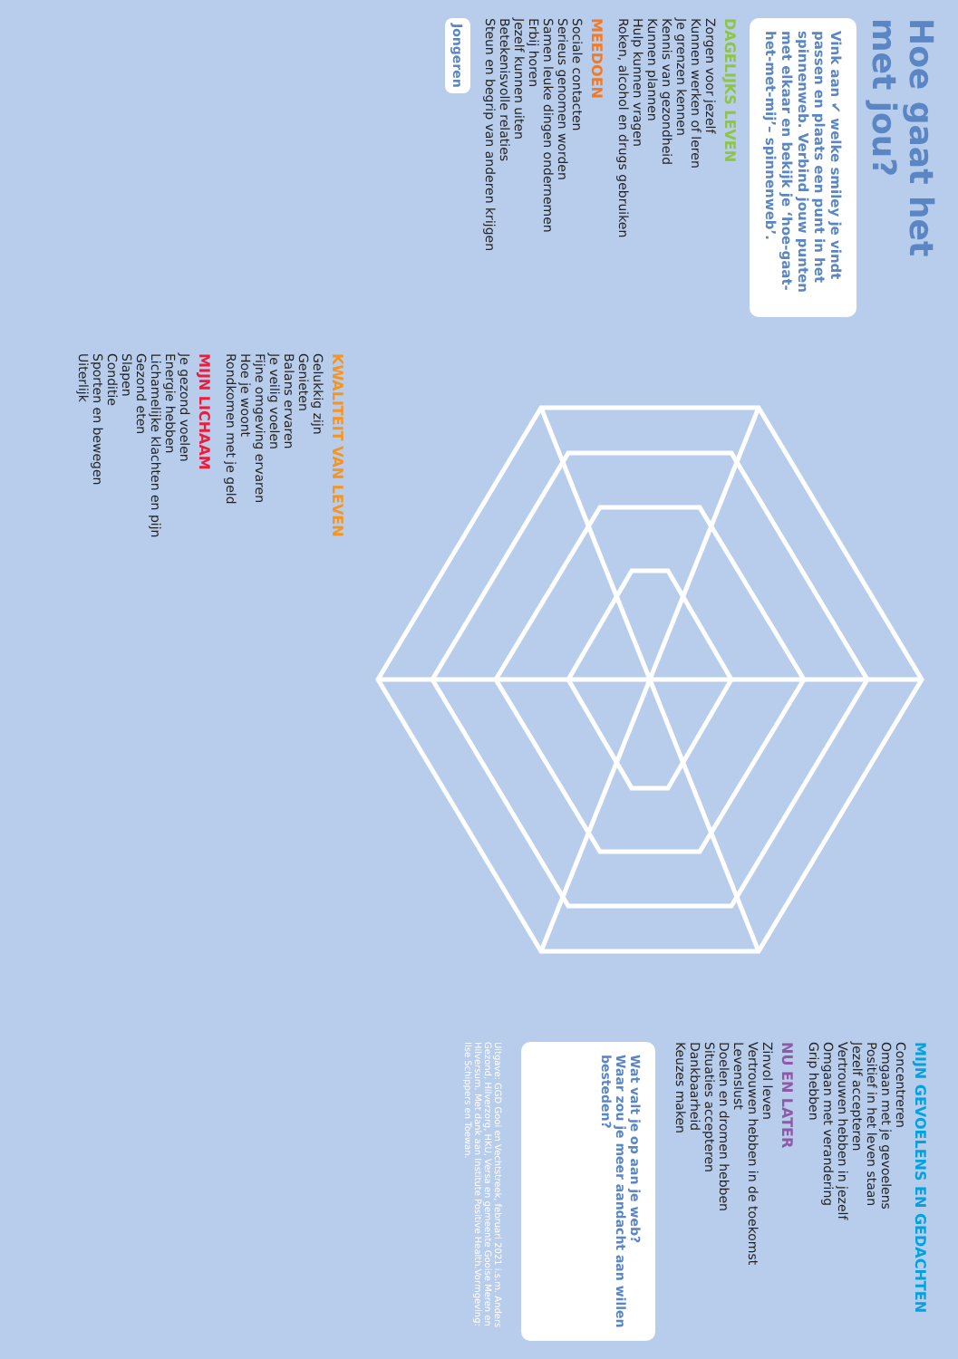Hoe gaat het met jou?
Vink aan ✔ welke smiley je vindt passen en plaats een punt in het spinnenweb. Verbind jouw punten met elkaar en bekijk je ‘hoe-gaat-het-met-mij’– spinnenweb’.
DAGELIJKS LEVEN
Zorgen voor jezelf
Kunnen werken of leren
Je grenzen kennen
Kennis van gezondheid
Kunnen plannen
Hulp kunnen vragen
Roken, alcohol en drugs gebruiken
MEEDOEN
Sociale contacten
Serieus genomen worden
Samen leuke dingen ondernemen
Erbij horen
Jezelf kunnen uiten
Betekenisvolle relaties
Steun en begrip van anderen krijgen
Jongeren
KWALITEIT VAN LEVEN
Gelukkig zijn
Genieten
Balans ervaren
Je veilig voelen
Fijne omgeving ervaren
Hoe je woont
Rondkomen met je geld
MIJN LICHAAM
Je gezond voelen
Energie hebben
Lichamelijke klachten en pijn
Gezond eten
Slapen
Conditie
Sporten en bewegen
Uiterlijk
MIJN GEVOELENS EN GEDACHTEN
Concentreren
Omgaan met je gevoelens
Positief in het leven staan
Jezelf accepteren
Vertrouwen hebben in jezelf
Omgaan met verandering
Grip hebben
NU EN LATER
Zinvol leven
Vertrouwen hebben in de toekomst
Levenslust
Doelen en dromen hebben
Situaties accepteren
Dankbaarheid
Keuzes maken
Wat valt je op aan je web?
Waar zou je meer aandacht aan willen besteden?
Uitgave: GGD Gooi en Vechtstreek, februari 2021 i.s.m. Anders Gezond, Hilverzorg, HKU, Versa en gemeente Gooise Meren en Hilversum. Met dank aan Institute Positive Health.Vormgeving: Ilse Schippers en Toewan.